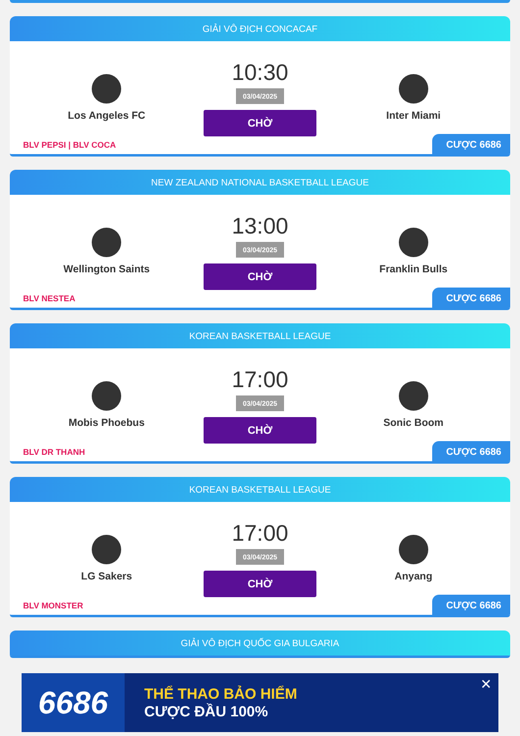GIẢI VÔ ĐỊCH CONCACAF
Los Angeles FC
10:30
03/04/2025
CHỜ
Inter Miami
BLV PEPSI | BLV COCA
CƯỢC 6686
NEW ZEALAND NATIONAL BASKETBALL LEAGUE
Wellington Saints
13:00
03/04/2025
CHỜ
Franklin Bulls
BLV NESTEA
CƯỢC 6686
KOREAN BASKETBALL LEAGUE
Mobis Phoebus
17:00
03/04/2025
CHỜ
Sonic Boom
BLV DR THANH
CƯỢC 6686
KOREAN BASKETBALL LEAGUE
LG Sakers
17:00
03/04/2025
CHỜ
Anyang
BLV MONSTER
CƯỢC 6686
GIẢI VÔ ĐỊCH QUỐC GIA BULGARIA
6686
THỂ THAO BẢO HIỂM
CƯỢC ĐẦU 100%
✕